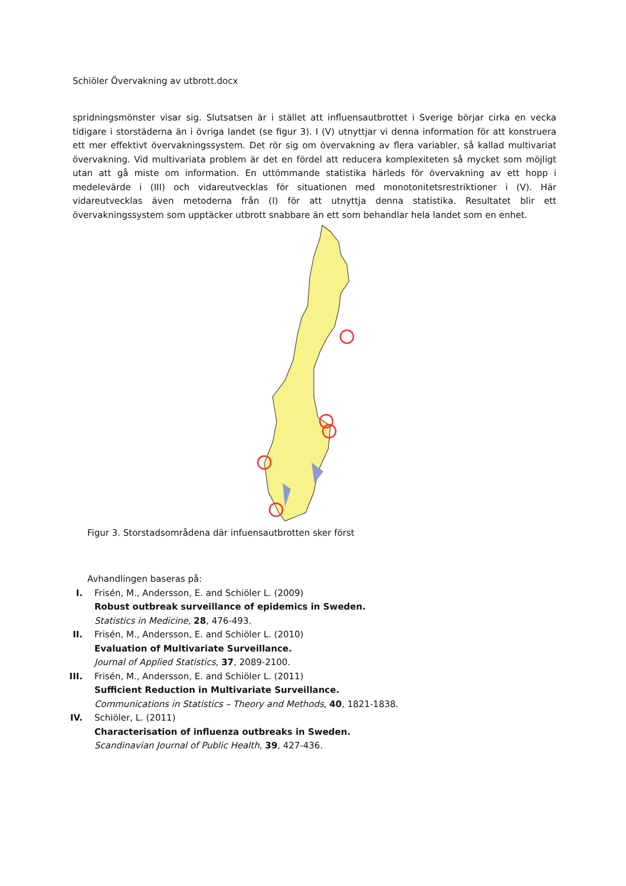Schiöler Övervakning av utbrott.docx
spridningsmönster visar sig. Slutsatsen är i stället att influensautbrottet i Sverige börjar cirka en vecka tidigare i storstäderna än i övriga landet (se figur 3). I (V) utnyttjar vi denna information för att konstruera ett mer effektivt övervakningssystem. Det rör sig om övervakning av flera variabler, så kallad multivariat övervakning. Vid multivariata problem är det en fördel att reducera komplexiteten så mycket som möjligt utan att gå miste om information. En uttömmande statistika härleds för övervakning av ett hopp i medelevärde i (III) och vidareutvecklas för situationen med monotonitetsrestriktioner i (V). Här vidareutvecklas även metoderna från (I) för att utnyttja denna statistika. Resultatet blir ett övervakningssystem som upptäcker utbrott snabbare än ett som behandlar hela landet som en enhet.
Figur 3. Storstadsområdena där infuensautbrotten sker först
Avhandlingen baseras på:
I. Frisén, M., Andersson, E. and Schiöler L. (2009)
Robust outbreak surveillance of epidemics in Sweden.
Statistics in Medicine, 28, 476-493.
II. Frisén, M., Andersson, E. and Schiöler L. (2010)
Evaluation of Multivariate Surveillance.
Journal of Applied Statistics, 37, 2089-2100.
III. Frisén, M., Andersson, E. and Schiöler L. (2011)
Sufficient Reduction in Multivariate Surveillance.
Communications in Statistics – Theory and Methods, 40, 1821-1838.
IV. Schiöler, L. (2011)
Characterisation of influenza outbreaks in Sweden.
Scandinavian Journal of Public Health, 39, 427-436.